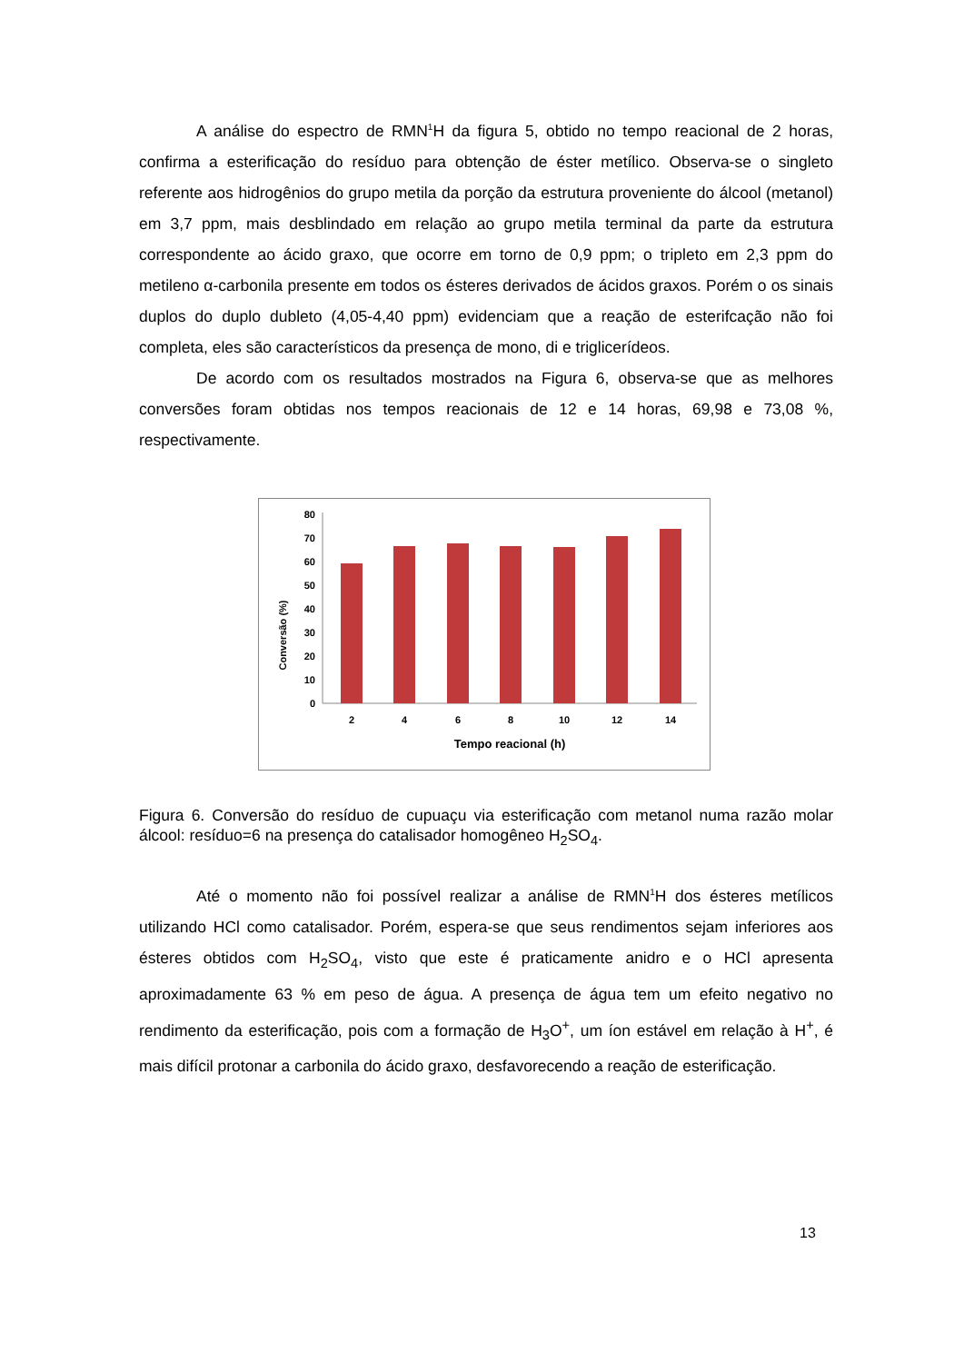A análise do espectro de RMN<sup>1</sup>H da figura 5, obtido no tempo reacional de 2 horas, confirma a esterificação do resíduo para obtenção de éster metílico. Observa-se o singleto referente aos hidrogênios do grupo metila da porção da estrutura proveniente do álcool (metanol) em 3,7 ppm, mais desblindado em relação ao grupo metila terminal da parte da estrutura correspondente ao ácido graxo, que ocorre em torno de 0,9 ppm; o tripleto em 2,3 ppm do metileno α-carbonila presente em todos os ésteres derivados de ácidos graxos. Porém o os sinais duplos do duplo dubleto (4,05-4,40 ppm) evidenciam que a reação de esterifcação não foi completa, eles são característicos da presença de mono, di e triglicerídeos.
De acordo com os resultados mostrados na Figura 6, observa-se que as melhores conversões foram obtidas nos tempos reacionais de 12 e 14 horas, 69,98 e 73,08 %, respectivamente.
Conversão (%)
0
10
20
30
40
50
60
70
80
2
4
6
8
10
12
14
Tempo reacional (h)
Figura 6. Conversão do resíduo de cupuaçu via esterificação com metanol numa razão molar álcool: resíduo=6 na presença do catalisador homogêneo H<sub>2</sub>SO<sub>4</sub>.
Até o momento não foi possível realizar a análise de RMN<sup>1</sup>H dos ésteres metílicos utilizando HCl como catalisador. Porém, espera-se que seus rendimentos sejam inferiores aos ésteres obtidos com H<sub>2</sub>SO<sub>4</sub>, visto que este é praticamente anidro e o HCl apresenta aproximadamente 63 % em peso de água. A presença de água tem um efeito negativo no rendimento da esterificação, pois com a formação de H<sub>3</sub>O<sup>+</sup>, um íon estável em relação à H<sup>+</sup>, é mais difícil protonar a carbonila do ácido graxo, desfavorecendo a reação de esterificação.
13